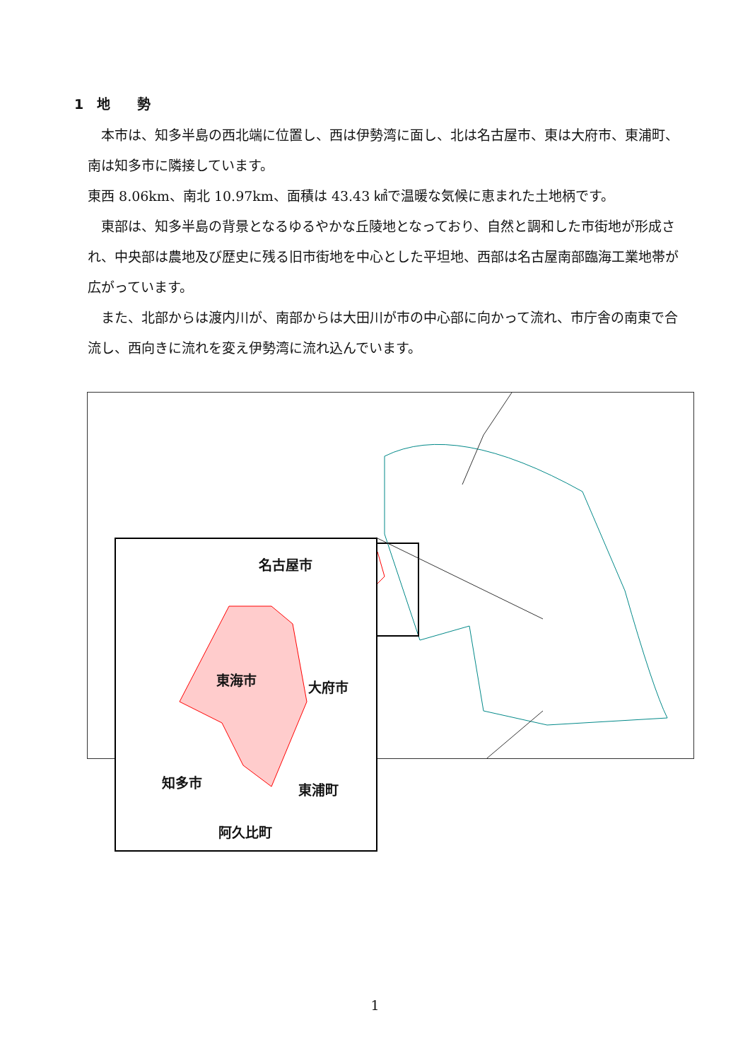1　地　　勢
　本市は、知多半島の西北端に位置し、西は伊勢湾に面し、北は名古屋市、東は大府市、東浦町、南は知多市に隣接しています。
東西 8.06km、南北 10.97km、面積は 43.43 ㎢で温暖な気候に恵まれた土地柄です。
　東部は、知多半島の背景となるゆるやかな丘陵地となっており、自然と調和した市街地が形成され、中央部は農地及び歴史に残る旧市街地を中心とした平坦地、西部は名古屋南部臨海工業地帯が広がっています。
　また、北部からは渡内川が、南部からは大田川が市の中心部に向かって流れ、市庁舎の南東で合流し、西向きに流れを変え伊勢湾に流れ込んでいます。
名古屋市
東海市 大府市
知多市 東浦町
阿久比町
1